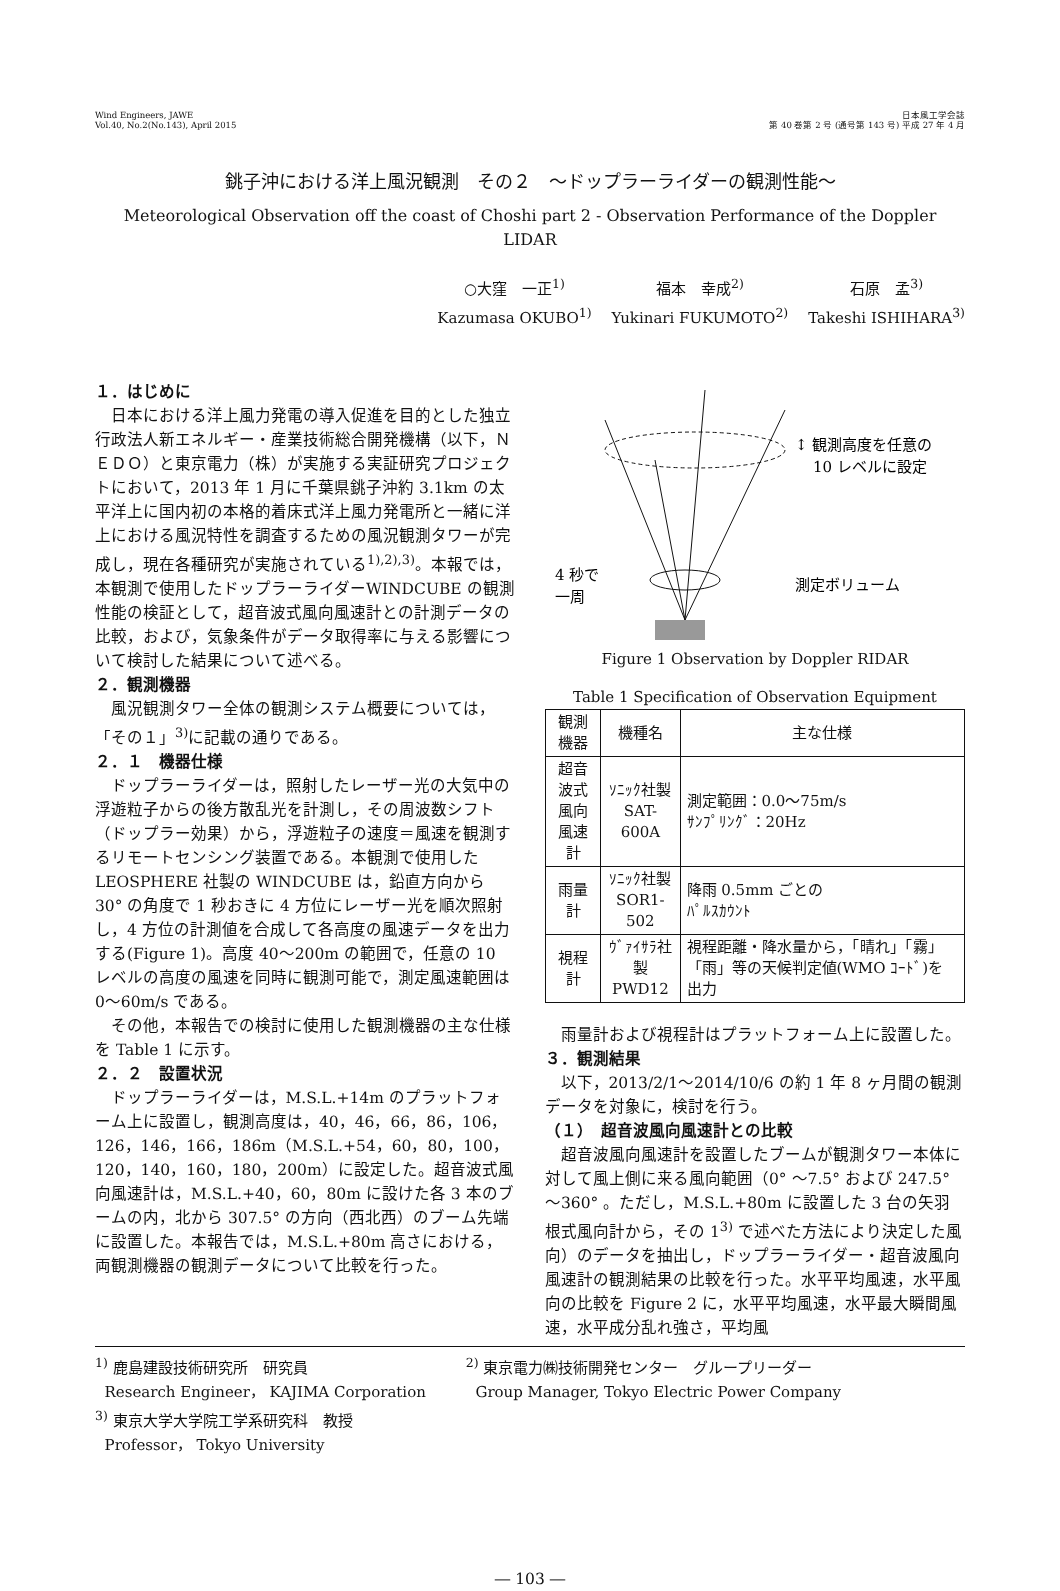Wind Engineers, JAWE
Vol.40, No.2(No.143), April 2015
日本風工学会誌
第 40 巻第 2 号 (通号第 143 号) 平成 27 年 4 月
銚子沖における洋上風況観測　その２　～ドップラーライダーの観測性能～
Meteorological Observation off the coast of Choshi part 2 - Observation Performance of the Doppler LIDAR
○大窪　一正<sup>1)</sup>
福本　幸成<sup>2)</sup>
石原　孟<sup>3)</sup>
Kazumasa OKUBO<sup>1)</sup>
Yukinari FUKUMOTO<sup>2)</sup>
Takeshi ISHIHARA<sup>3)</sup>
１．はじめに
日本における洋上風力発電の導入促進を目的とした独立行政法人新エネルギー・産業技術総合開発機構（以下，ＮＥＤＯ）と東京電力（株）が実施する実証研究プロジェクトにおいて，2013 年 1 月に千葉県銚子沖約 3.1km の太平洋上に国内初の本格的着床式洋上風力発電所と一緒に洋上における風況特性を調査するための風況観測タワーが完成し，現在各種研究が実施されている<sup>1),2),3)</sup>。本報では，本観測で使用したドップラーライダーWINDCUBE の観測性能の検証として，超音波式風向風速計との計測データの比較，および，気象条件がデータ取得率に与える影響について検討した結果について述べる。
２．観測機器
風況観測タワー全体の観測システム概要については，「その１」<sup>3)</sup>に記載の通りである。
２．１　機器仕様
ドップラーライダーは，照射したレーザー光の大気中の浮遊粒子からの後方散乱光を計測し，その周波数シフト（ドップラー効果）から，浮遊粒子の速度＝風速を観測するリモートセンシング装置である。本観測で使用した LEOSPHERE 社製の WINDCUBE は，鉛直方向から 30° の角度で 1 秒おきに 4 方位にレーザー光を順次照射し，4 方位の計測値を合成して各高度の風速データを出力する(Figure 1)。高度 40～200m の範囲で，任意の 10 レベルの高度の風速を同時に観測可能で，測定風速範囲は 0～60m/s である。
その他，本報告での検討に使用した観測機器の主な仕様を Table 1 に示す。
２．２　設置状況
ドップラーライダーは，M.S.L.+14m のプラットフォーム上に設置し，観測高度は，40，46，66，86，106，126，146，166，186m（M.S.L.+54，60，80，100，120，140，160，180，200m）に設定した。超音波式風向風速計は，M.S.L.+40，60，80m に設けた各 3 本のブームの内，北から 307.5° の方向（西北西）のブーム先端に設置した。本報告では，M.S.L.+80m 高さにおける，両観測機器の観測データについて比較を行った。
↕ 観測高度を任意の
10 レベルに設定
4 秒で
一周
測定ボリューム
Figure 1 Observation by Doppler RIDAR
Table 1 Specification of Observation Equipment
| 観測機器 | 機種名 | 主な仕様 |
| --- | --- | --- |
| 超音波式 風向風速計 | ｿﾆｯｸ社製 SAT-600A | 測定範囲：0.0～75m/s ｻﾝﾌﾟﾘﾝｸﾞ：20Hz |
| 雨量計 | ｿﾆｯｸ社製 SOR1-502 | 降雨 0.5mm ごとの ﾊﾟﾙｽｶｳﾝﾄ |
| 視程計 | ｳﾞｧｲｻﾗ社製 PWD12 | 視程距離・降水量から，「晴れ」「霧」「雨」等の天候判定値(WMO ｺｰﾄﾞ)を出力 |
雨量計および視程計はプラットフォーム上に設置した。
３．観測結果
以下，2013/2/1～2014/10/6 の約 1 年 8 ヶ月間の観測データを対象に，検討を行う。
（１）　超音波風向風速計との比較
超音波風向風速計を設置したブームが観測タワー本体に対して風上側に来る風向範囲（0° ～7.5° および 247.5° ～360° 。ただし，M.S.L.+80m に設置した 3 台の矢羽根式風向計から，その 1<sup>3)</sup> で述べた方法により決定した風向）のデータを抽出し，ドップラーライダー・超音波風向風速計の観測結果の比較を行った。水平平均風速，水平風向の比較を Figure 2 に，水平平均風速，水平最大瞬間風速，水平成分乱れ強さ，平均風
<sup>1)</sup> 鹿島建設技術研究所　研究員
Research Engineer， KAJIMA Corporation
<sup>3)</sup> 東京大学大学院工学系研究科　教授
Professor， Tokyo University
<sup>2)</sup> 東京電力㈱技術開発センター　グループリーダー
Group Manager, Tokyo Electric Power Company
― 103 ―